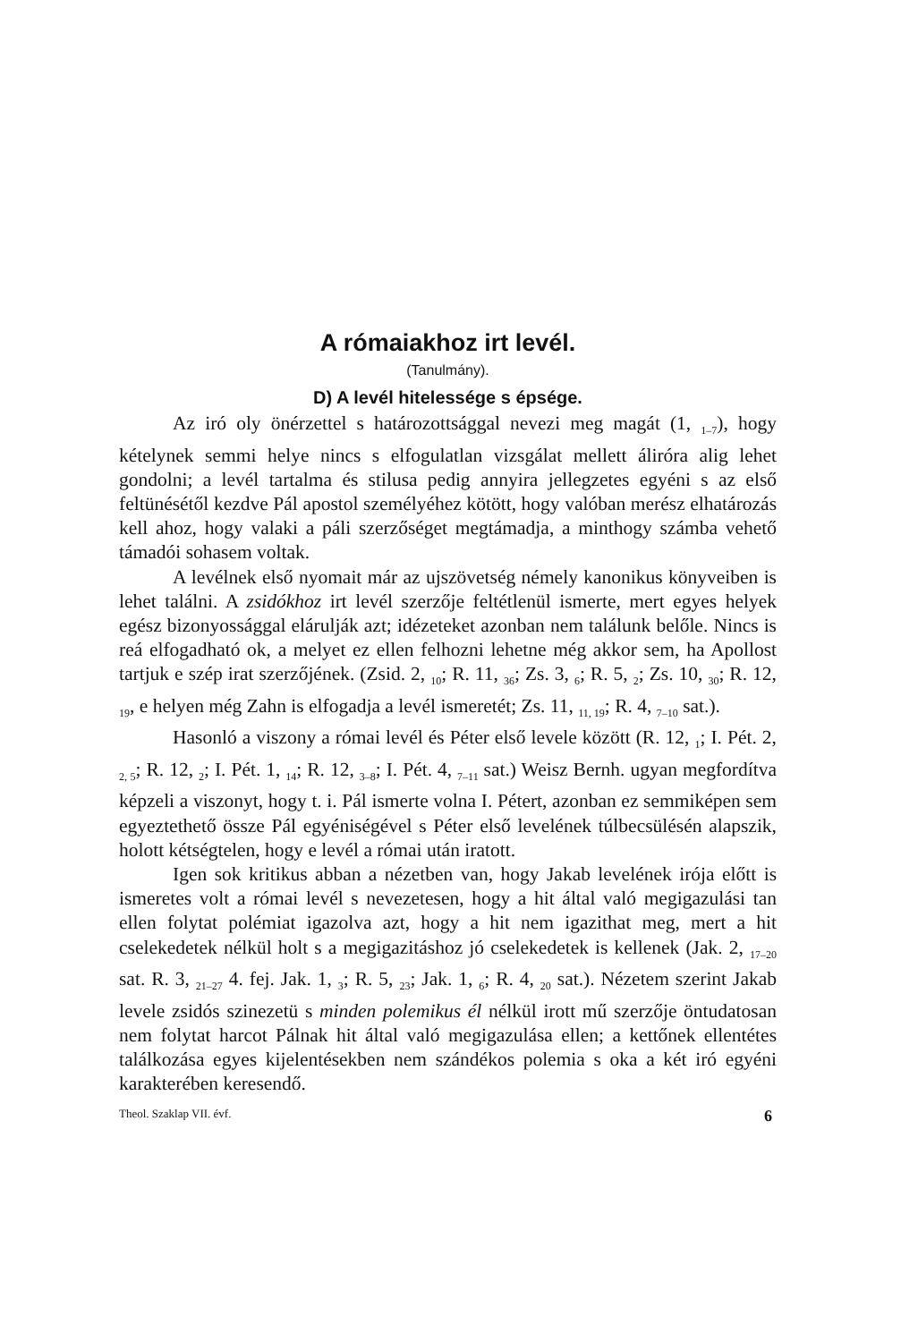A rómaiakhoz irt levél.
(Tanulmány).
D) A levél hitelessége s épsége.
Az iró oly önérzettel s határozottsággal nevezi meg magát (1, <sub>1–7</sub>), hogy kételynek semmi helye nincs s elfogulatlan vizsgálat mellett álirórа alig lehet gondolni; a levél tartalma és stilusa pedig annyira jellegzetes egyéni s az első feltünésétől kezdve Pál apostol személyéhez kötött, hogy valóban merész elhatározás kell ahoz, hogy valaki a páli szerzőséget megtámadja, a minthogy számba vehető támadói sohasem voltak.
A levélnek első nyomait már az ujszövetség némely kanonikus könyveiben is lehet találni. A zsidókhoz irt levél szerzője feltétlenül ismerte, mert egyes helyek egész bizonyossággal elárulják azt; idézeteket azonban nem találunk belőle. Nincs is reá elfogadható ok, a melyet ez ellen felhozni lehetne még akkor sem, ha Apollost tartjuk e szép irat szerzőjének. (Zsid. 2, <sub>10</sub>; R. 11, <sub>36</sub>; Zs. 3, <sub>6</sub>; R. 5, <sub>2</sub>; Zs. 10, <sub>30</sub>; R. 12, <sub>19</sub>, e helyen még Zahn is elfogadja a levél ismeretét; Zs. 11, <sub>11, 19</sub>; R. 4, <sub>7–10</sub> sat.).
Hasonló a viszony a római levél és Péter első levele között (R. 12, <sub>1</sub>; I. Pét. 2, <sub>2, 5</sub>; R. 12, <sub>2</sub>; I. Pét. 1, <sub>14</sub>; R. 12, <sub>3–8</sub>; I. Pét. 4, <sub>7–11</sub> sat.) Weisz Bernh. ugyan megfordítva képzeli a viszonyt, hogy t. i. Pál ismerte volna I. Pétert, azonban ez semmiképen sem egyeztethető össze Pál egyéniségével s Péter első levelének túlbecsülésén alapszik, holott kétségtelen, hogy e levél a római után iratott.
Igen sok kritikus abban a nézetben van, hogy Jakab levelének irója előtt is ismeretes volt a római levél s nevezetesen, hogy a hit által való megigazulási tan ellen folytat polémiat igazolva azt, hogy a hit nem igazithat meg, mert a hit cselekedetek nélkül holt s a megigazitáshoz jó cselekedetek is kellenek (Jak. 2, <sub>17–20</sub> sat. R. 3, <sub>21–27</sub> 4. fej. Jak. 1, <sub>3</sub>; R. 5, <sub>23</sub>; Jak. 1, <sub>6</sub>; R. 4, <sub>20</sub> sat.). Nézetem szerint Jakab levele zsidós szinezetü s minden polemikus él nélkül irott mű szerzője öntudatosan nem folytat harcot Pálnak hit által való megigazulása ellen; a kettőnek ellentétes találkozása egyes kijelentésekben nem szándékos polemia s oka a két iró egyéni karakterében keresendő.
Theol. Szaklap VII. évf. 6